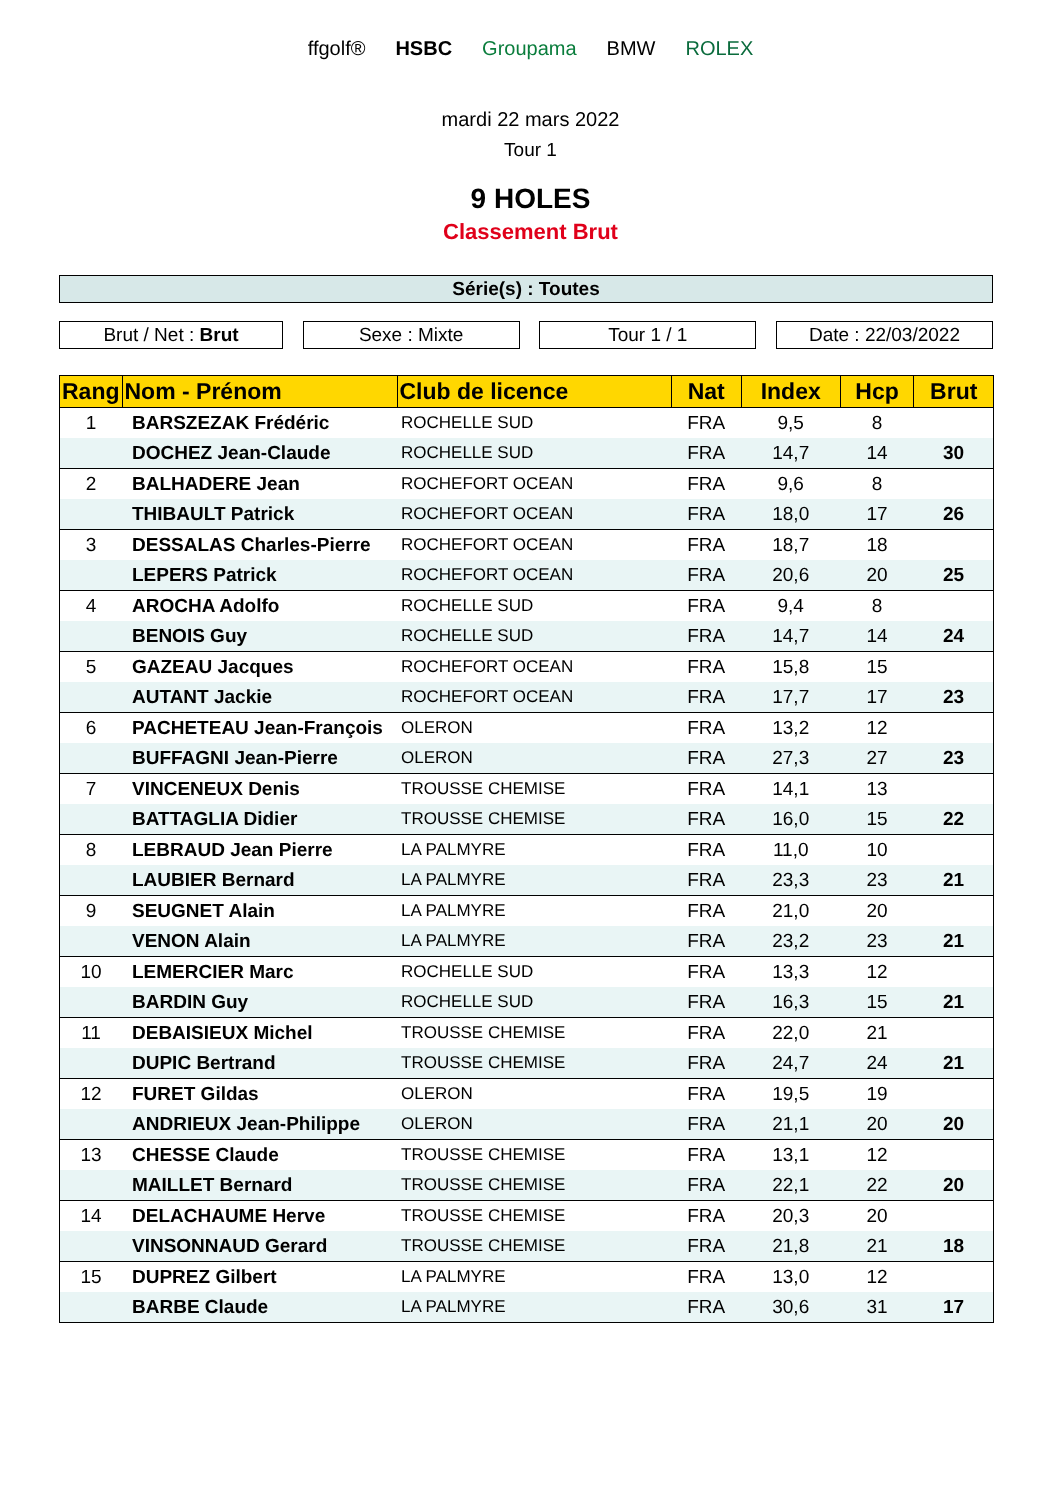ffgolf® HSBC Groupama BMW ROLEX
mardi 22 mars 2022
Tour 1
9 HOLES
Classement Brut
Série(s) : Toutes
Brut / Net : Brut Sexe : Mixte Tour 1 / 1 Date : 22/03/2022
| Rang | Nom - Prénom | Club de licence | Nat | Index | Hcp | Brut |
| --- | --- | --- | --- | --- | --- | --- |
| 1 | BARSZEZAK Frédéric | ROCHELLE SUD | FRA | 9,5 | 8 | |
| | DOCHEZ Jean-Claude | ROCHELLE SUD | FRA | 14,7 | 14 | 30 |
| 2 | BALHADERE Jean | ROCHEFORT OCEAN | FRA | 9,6 | 8 | |
| | THIBAULT Patrick | ROCHEFORT OCEAN | FRA | 18,0 | 17 | 26 |
| 3 | DESSALAS Charles-Pierre | ROCHEFORT OCEAN | FRA | 18,7 | 18 | |
| | LEPERS Patrick | ROCHEFORT OCEAN | FRA | 20,6 | 20 | 25 |
| 4 | AROCHA Adolfo | ROCHELLE SUD | FRA | 9,4 | 8 | |
| | BENOIS Guy | ROCHELLE SUD | FRA | 14,7 | 14 | 24 |
| 5 | GAZEAU Jacques | ROCHEFORT OCEAN | FRA | 15,8 | 15 | |
| | AUTANT Jackie | ROCHEFORT OCEAN | FRA | 17,7 | 17 | 23 |
| 6 | PACHETEAU Jean-François | OLERON | FRA | 13,2 | 12 | |
| | BUFFAGNI Jean-Pierre | OLERON | FRA | 27,3 | 27 | 23 |
| 7 | VINCENEUX Denis | TROUSSE CHEMISE | FRA | 14,1 | 13 | |
| | BATTAGLIA Didier | TROUSSE CHEMISE | FRA | 16,0 | 15 | 22 |
| 8 | LEBRAUD Jean Pierre | LA PALMYRE | FRA | 11,0 | 10 | |
| | LAUBIER Bernard | LA PALMYRE | FRA | 23,3 | 23 | 21 |
| 9 | SEUGNET Alain | LA PALMYRE | FRA | 21,0 | 20 | |
| | VENON Alain | LA PALMYRE | FRA | 23,2 | 23 | 21 |
| 10 | LEMERCIER Marc | ROCHELLE SUD | FRA | 13,3 | 12 | |
| | BARDIN Guy | ROCHELLE SUD | FRA | 16,3 | 15 | 21 |
| 11 | DEBAISIEUX Michel | TROUSSE CHEMISE | FRA | 22,0 | 21 | |
| | DUPIC Bertrand | TROUSSE CHEMISE | FRA | 24,7 | 24 | 21 |
| 12 | FURET Gildas | OLERON | FRA | 19,5 | 19 | |
| | ANDRIEUX Jean-Philippe | OLERON | FRA | 21,1 | 20 | 20 |
| 13 | CHESSE Claude | TROUSSE CHEMISE | FRA | 13,1 | 12 | |
| | MAILLET Bernard | TROUSSE CHEMISE | FRA | 22,1 | 22 | 20 |
| 14 | DELACHAUME Herve | TROUSSE CHEMISE | FRA | 20,3 | 20 | |
| | VINSONNAUD Gerard | TROUSSE CHEMISE | FRA | 21,8 | 21 | 18 |
| 15 | DUPREZ Gilbert | LA PALMYRE | FRA | 13,0 | 12 | |
| | BARBE Claude | LA PALMYRE | FRA | 30,6 | 31 | 17 |